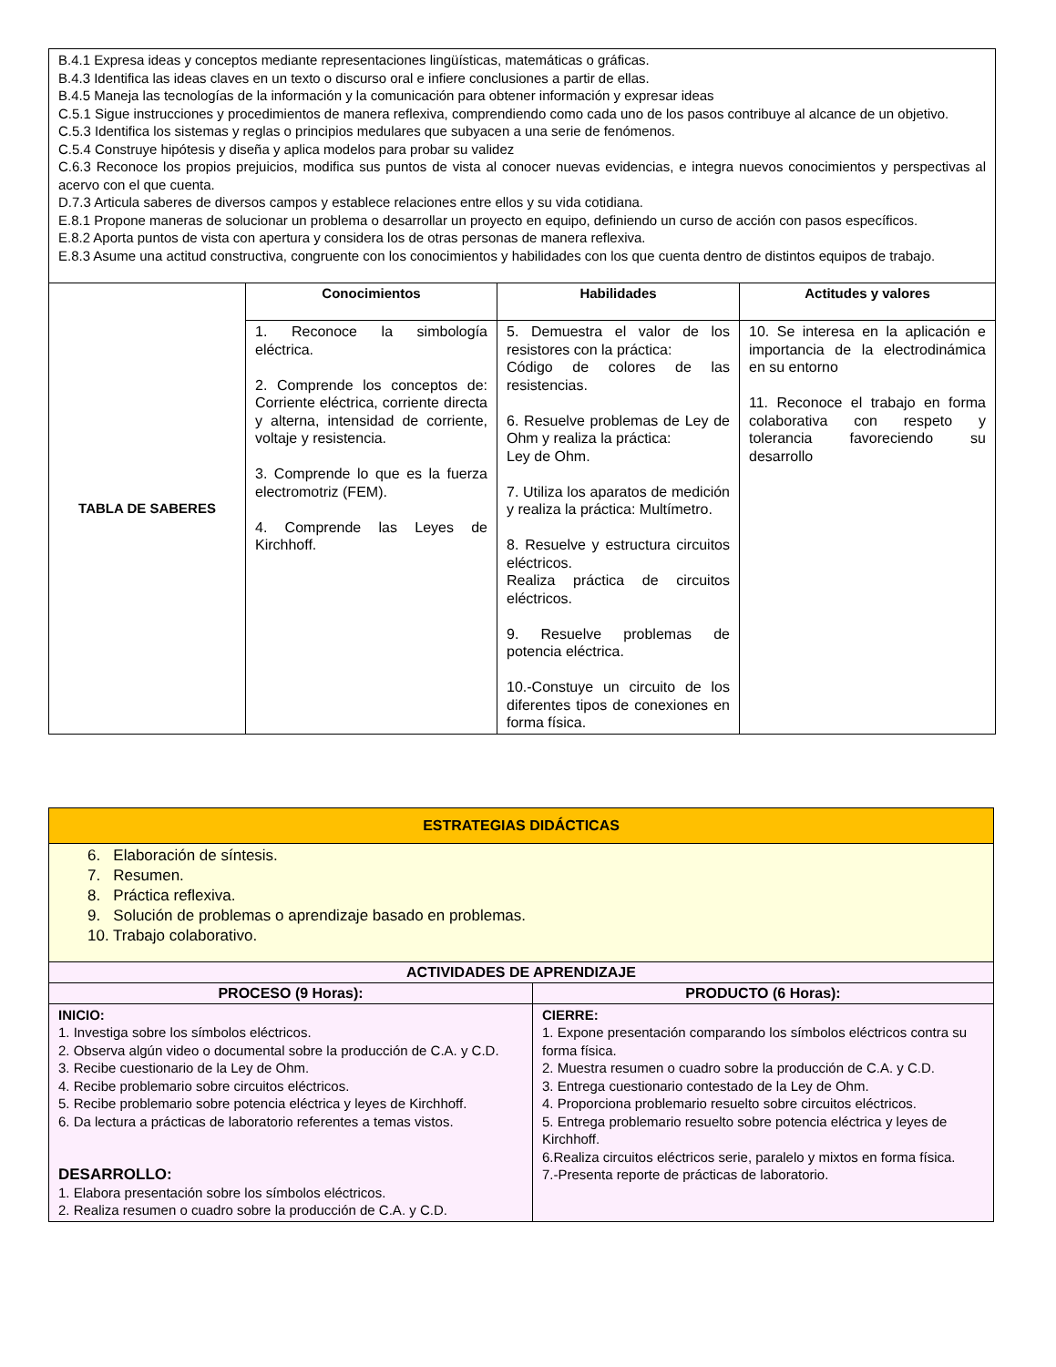| B.4.1 Expresa ideas y conceptos mediante representaciones lingüísticas, matemáticas o gráficas. B.4.3 Identifica las ideas claves en un texto o discurso oral e infiere conclusiones a partir de ellas. B.4.5 Maneja las tecnologías de la información y la comunicación para obtener información y expresar ideas C.5.1 Sigue instrucciones y procedimientos de manera reflexiva, comprendiendo como cada uno de los pasos contribuye al alcance de un objetivo. C.5.3 Identifica los sistemas y reglas o principios medulares que subyacen a una serie de fenómenos. C.5.4 Construye hipótesis y diseña y aplica modelos para probar su validez C.6.3 Reconoce los propios prejuicios, modifica sus puntos de vista al conocer nuevas evidencias, e integra nuevos conocimientos y perspectivas al acervo con el que cuenta. D.7.3 Articula saberes de diversos campos y establece relaciones entre ellos y su vida cotidiana. E.8.1 Propone maneras de solucionar un problema o desarrollar un proyecto en equipo, definiendo un curso de acción con pasos específicos. E.8.2 Aporta puntos de vista con apertura y considera los de otras personas de manera reflexiva. E.8.3 Asume una actitud constructiva, congruente con los conocimientos y habilidades con los que cuenta dentro de distintos equipos de trabajo. | | | |
| TABLA DE SABERES | Conocimientos | Habilidades | Actitudes y valores |
| | 1. Reconoce la simbología eléctrica. 2. Comprende los conceptos de: Corriente eléctrica, corriente directa y alterna, intensidad de corriente, voltaje y resistencia. 3. Comprende lo que es la fuerza electromotriz (FEM). 4. Comprende las Leyes de Kirchhoff. | 5. Demuestra el valor de los resistores con la práctica: Código de colores de las resistencias. 6. Resuelve problemas de Ley de Ohm y realiza la práctica: Ley de Ohm. 7. Utiliza los aparatos de medición y realiza la práctica: Multímetro. 8. Resuelve y estructura circuitos eléctricos. Realiza práctica de circuitos eléctricos. 9. Resuelve problemas de potencia eléctrica. 10.-Constuye un circuito de los diferentes tipos de conexiones en forma física. | 10. Se interesa en la aplicación e importancia de la electrodinámica en su entorno 11. Reconoce el trabajo en forma colaborativa con respeto y tolerancia favoreciendo su desarrollo |
| ESTRATEGIAS DIDÁCTICAS | |
| --- | --- |
| 6. Elaboración de síntesis. 7. Resumen. 8. Práctica reflexiva. 9. Solución de problemas o aprendizaje basado en problemas. 10. Trabajo colaborativo. | |
| ACTIVIDADES DE APRENDIZAJE | |
| PROCESO (9 Horas): | PRODUCTO (6 Horas): |
| INICIO: 1. Investiga sobre los símbolos eléctricos. 2. Observa algún video o documental sobre la producción de C.A. y C.D. 3. Recibe cuestionario de la Ley de Ohm. 4. Recibe problemario sobre circuitos eléctricos. 5. Recibe problemario sobre potencia eléctrica y leyes de Kirchhoff. 6. Da lectura a prácticas de laboratorio referentes a temas vistos. DESARROLLO: 1. Elabora presentación sobre los símbolos eléctricos. 2. Realiza resumen o cuadro sobre la producción de C.A. y C.D. | CIERRE: 1. Expone presentación comparando los símbolos eléctricos contra su forma física. 2. Muestra resumen o cuadro sobre la producción de C.A. y C.D. 3. Entrega cuestionario contestado de la Ley de Ohm. 4. Proporciona problemario resuelto sobre circuitos eléctricos. 5. Entrega problemario resuelto sobre potencia eléctrica y leyes de Kirchhoff. 6.Realiza circuitos eléctricos serie, paralelo y mixtos en forma física. 7.-Presenta reporte de prácticas de laboratorio. |